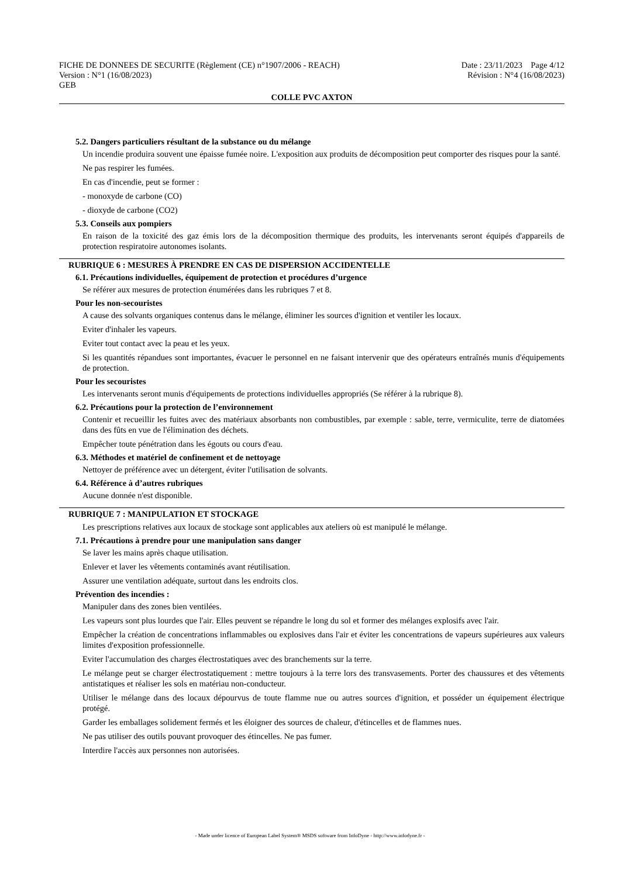FICHE DE DONNEES DE SECURITE (Règlement (CE) n°1907/2006 - REACH) Date : 23/11/2023 Page 4/12
Version : N°1 (16/08/2023) Révision : N°4 (16/08/2023)
GEB
COLLE PVC AXTON
5.2. Dangers particuliers résultant de la substance ou du mélange
Un incendie produira souvent une épaisse fumée noire. L'exposition aux produits de décomposition peut comporter des risques pour la santé.
Ne pas respirer les fumées.
En cas d'incendie, peut se former :
- monoxyde de carbone (CO)
- dioxyde de carbone (CO2)
5.3. Conseils aux pompiers
En raison de la toxicité des gaz émis lors de la décomposition thermique des produits, les intervenants seront équipés d'appareils de protection respiratoire autonomes isolants.
RUBRIQUE 6 : MESURES À PRENDRE EN CAS DE DISPERSION ACCIDENTELLE
6.1. Précautions individuelles, équipement de protection et procédures d’urgence
Se référer aux mesures de protection énumérées dans les rubriques 7 et 8.
Pour les non-secouristes
A cause des solvants organiques contenus dans le mélange, éliminer les sources d'ignition et ventiler les locaux.
Eviter d'inhaler les vapeurs.
Eviter tout contact avec la peau et les yeux.
Si les quantités répandues sont importantes, évacuer le personnel en ne faisant intervenir que des opérateurs entraînés munis d'équipements de protection.
Pour les secouristes
Les intervenants seront munis d'équipements de protections individuelles appropriés (Se référer à la rubrique 8).
6.2. Précautions pour la protection de l’environnement
Contenir et recueillir les fuites avec des matériaux absorbants non combustibles, par exemple : sable, terre, vermiculite, terre de diatomées dans des fûts en vue de l'élimination des déchets.
Empêcher toute pénétration dans les égouts ou cours d'eau.
6.3. Méthodes et matériel de confinement et de nettoyage
Nettoyer de préférence avec un détergent, éviter l'utilisation de solvants.
6.4. Référence à d’autres rubriques
Aucune donnée n'est disponible.
RUBRIQUE 7 : MANIPULATION ET STOCKAGE
Les prescriptions relatives aux locaux de stockage sont applicables aux ateliers où est manipulé le mélange.
7.1. Précautions à prendre pour une manipulation sans danger
Se laver les mains après chaque utilisation.
Enlever et laver les vêtements contaminés avant réutilisation.
Assurer une ventilation adéquate, surtout dans les endroits clos.
Prévention des incendies :
Manipuler dans des zones bien ventilées.
Les vapeurs sont plus lourdes que l'air. Elles peuvent se répandre le long du sol et former des mélanges explosifs avec l'air.
Empêcher la création de concentrations inflammables ou explosives dans l'air et éviter les concentrations de vapeurs supérieures aux valeurs limites d'exposition professionnelle.
Eviter l'accumulation des charges électrostatiques avec des branchements sur la terre.
Le mélange peut se charger électrostatiquement : mettre toujours à la terre lors des transvasements. Porter des chaussures et des vêtements antistatiques et réaliser les sols en matériau non-conducteur.
Utiliser le mélange dans des locaux dépourvus de toute flamme nue ou autres sources d'ignition, et posséder un équipement électrique protégé.
Garder les emballages solidement fermés et les éloigner des sources de chaleur, d'étincelles et de flammes nues.
Ne pas utiliser des outils pouvant provoquer des étincelles. Ne pas fumer.
Interdire l'accès aux personnes non autorisées.
- Made under licence of European Label System® MSDS software from InfoDyne - http://www.infodyne.fr -